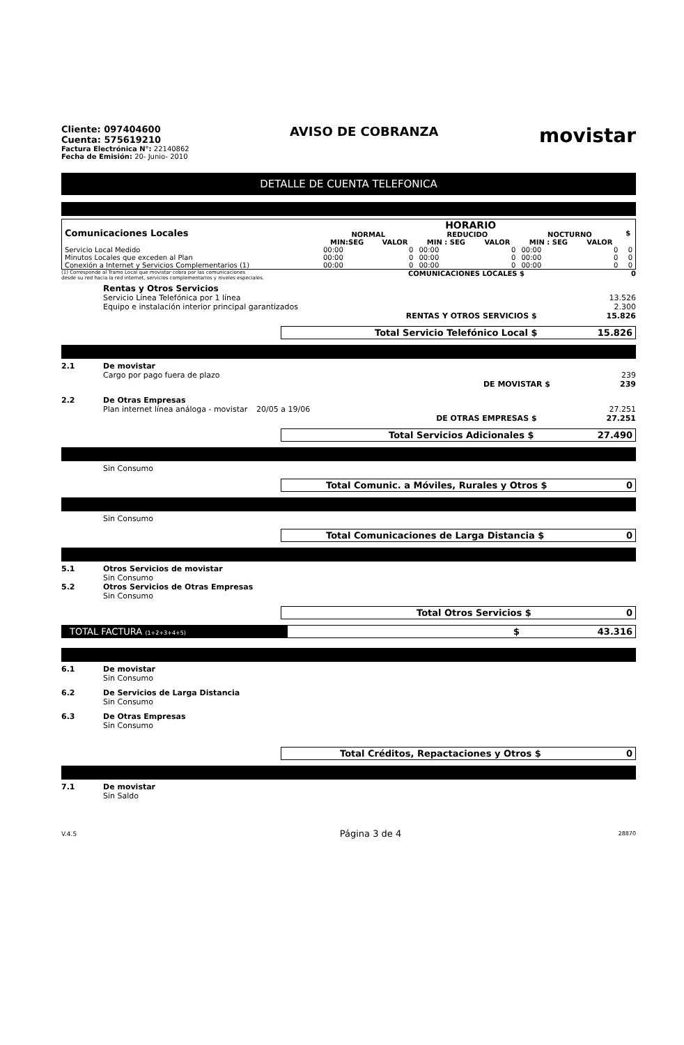Cliente: 097404600
Cuenta: 575619210
Factura Electrónica N°: 22140862
Fecha de Emisión: 20- Junio- 2010
AVISO DE COBRANZA
movistar
DETALLE DE CUENTA TELEFONICA
| Comunicaciones Locales | HORARIO | | | | | | $ |
| --- | --- | --- | --- | --- | --- | --- | --- |
| | NORMAL | | REDUCIDO | | NOCTURNO | | |
| | MIN:SEG | VALOR | MIN : SEG | VALOR | MIN : SEG | VALOR | |
| Servicio Local Medido | 00:00 | 0 | 00:00 | 0 | 00:00 | 0 | 0 |
| Minutos Locales que exceden al Plan | 00:00 | 0 | 00:00 | 0 | 00:00 | 0 | 0 |
| Conexión a Internet y Servicios Complementarios (1) | 00:00 | 0 | 00:00 | 0 | 00:00 | 0 | 0 |
(1) Corresponde al Tramo Local que movistar cobra por las comunicaciones
desde su red hacia la red internet, servicios complementarios y niveles especiales.
COMUNICACIONES LOCALES $ 0
Rentas y Otros Servicios
Servicio Línea Telefónica por 1 línea 13.526
Equipo e instalación interior principal garantizados 2.300
RENTAS Y OTROS SERVICIOS $ 15.826
Total Servicio Telefónico Local $ 15.826
2.1 De movistar
Cargo por pago fuera de plazo 239
DE MOVISTAR $ 239
2.2 De Otras Empresas
Plan internet línea análoga - movistar 20/05 a 19/06 27.251
DE OTRAS EMPRESAS $ 27.251
Total Servicios Adicionales $ 27.490
Sin Consumo
Total Comunic. a Móviles, Rurales y Otros $ 0
Sin Consumo
Total Comunicaciones de Larga Distancia $ 0
5.1 Otros Servicios de movistar
Sin Consumo
5.2 Otros Servicios de Otras Empresas
Sin Consumo
Total Otros Servicios $ 0
TOTAL FACTURA (1+2+3+4+5)
$ 43.316
6.1 De movistar
Sin Consumo
6.2 De Servicios de Larga Distancia
Sin Consumo
6.3 De Otras Empresas
Sin Consumo
Total Créditos, Repactaciones y Otros $ 0
7.1 De movistar
Sin Saldo
V.4.5 Página 3 de 4 28870